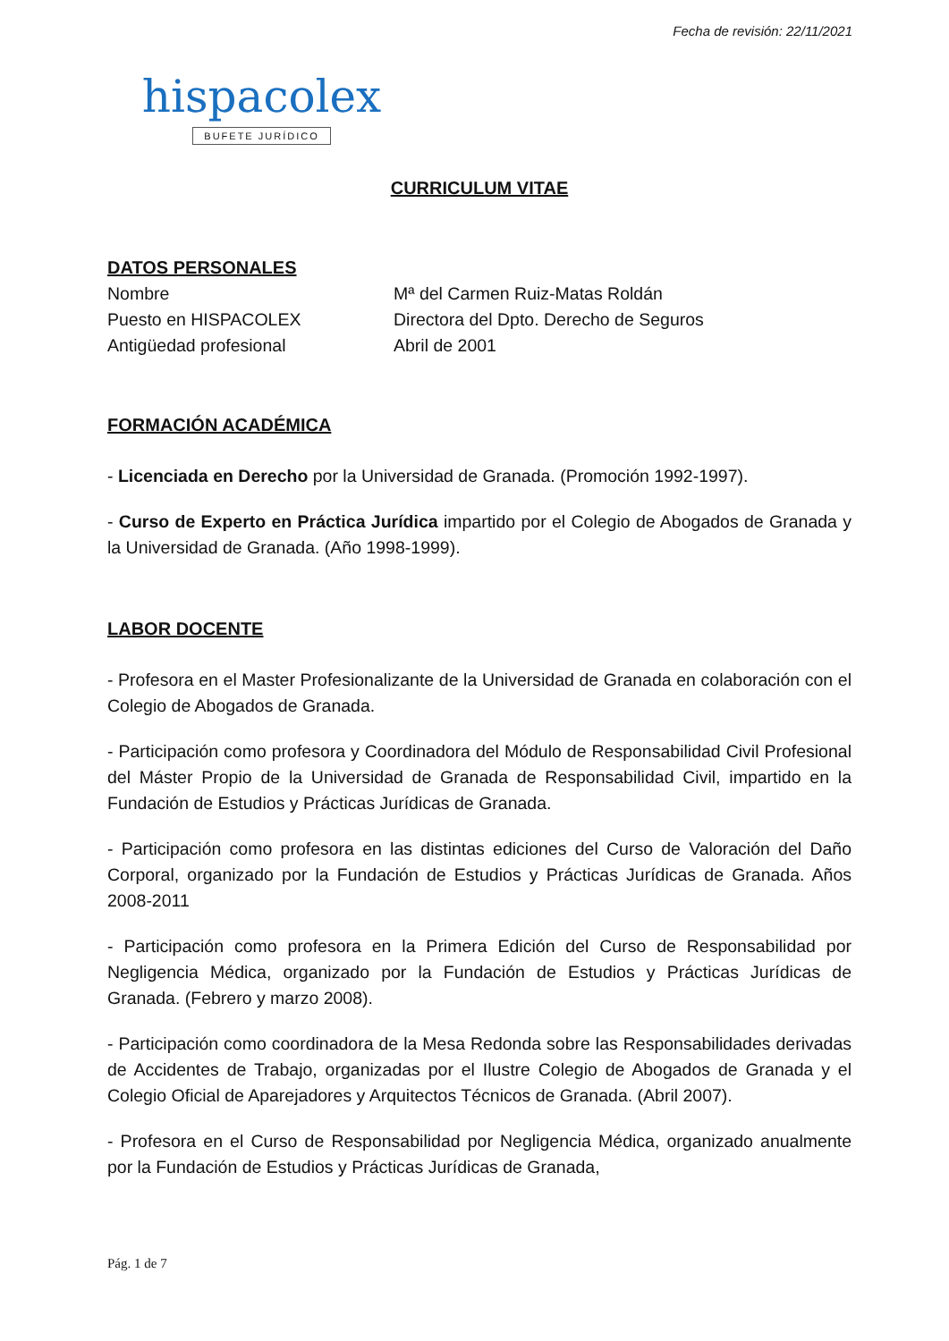Fecha de revisión: 22/11/2021
hispacolex
BUFETE JURÍDICO
CURRICULUM VITAE
DATOS PERSONALES
Nombre Mª del Carmen Ruiz-Matas Roldán
Puesto en HISPACOLEX Directora del Dpto. Derecho de Seguros
Antigüedad profesional Abril de 2001
FORMACIÓN ACADÉMICA
- Licenciada en Derecho por la Universidad de Granada. (Promoción 1992-1997).
- Curso de Experto en Práctica Jurídica impartido por el Colegio de Abogados de Granada y la Universidad de Granada. (Año 1998-1999).
LABOR DOCENTE
- Profesora en el Master Profesionalizante de la Universidad de Granada en colaboración con el Colegio de Abogados de Granada.
- Participación como profesora y Coordinadora del Módulo de Responsabilidad Civil Profesional del Máster Propio de la Universidad de Granada de Responsabilidad Civil, impartido en la Fundación de Estudios y Prácticas Jurídicas de Granada.
- Participación como profesora en las distintas ediciones del Curso de Valoración del Daño Corporal, organizado por la Fundación de Estudios y Prácticas Jurídicas de Granada. Años 2008-2011
- Participación como profesora en la Primera Edición del Curso de Responsabilidad por Negligencia Médica, organizado por la Fundación de Estudios y Prácticas Jurídicas de Granada. (Febrero y marzo 2008).
- Participación como coordinadora de la Mesa Redonda sobre las Responsabilidades derivadas de Accidentes de Trabajo, organizadas por el Ilustre Colegio de Abogados de Granada y el Colegio Oficial de Aparejadores y Arquitectos Técnicos de Granada. (Abril 2007).
- Profesora en el Curso de Responsabilidad por Negligencia Médica, organizado anualmente por la Fundación de Estudios y Prácticas Jurídicas de Granada,
Pág. 1 de 7